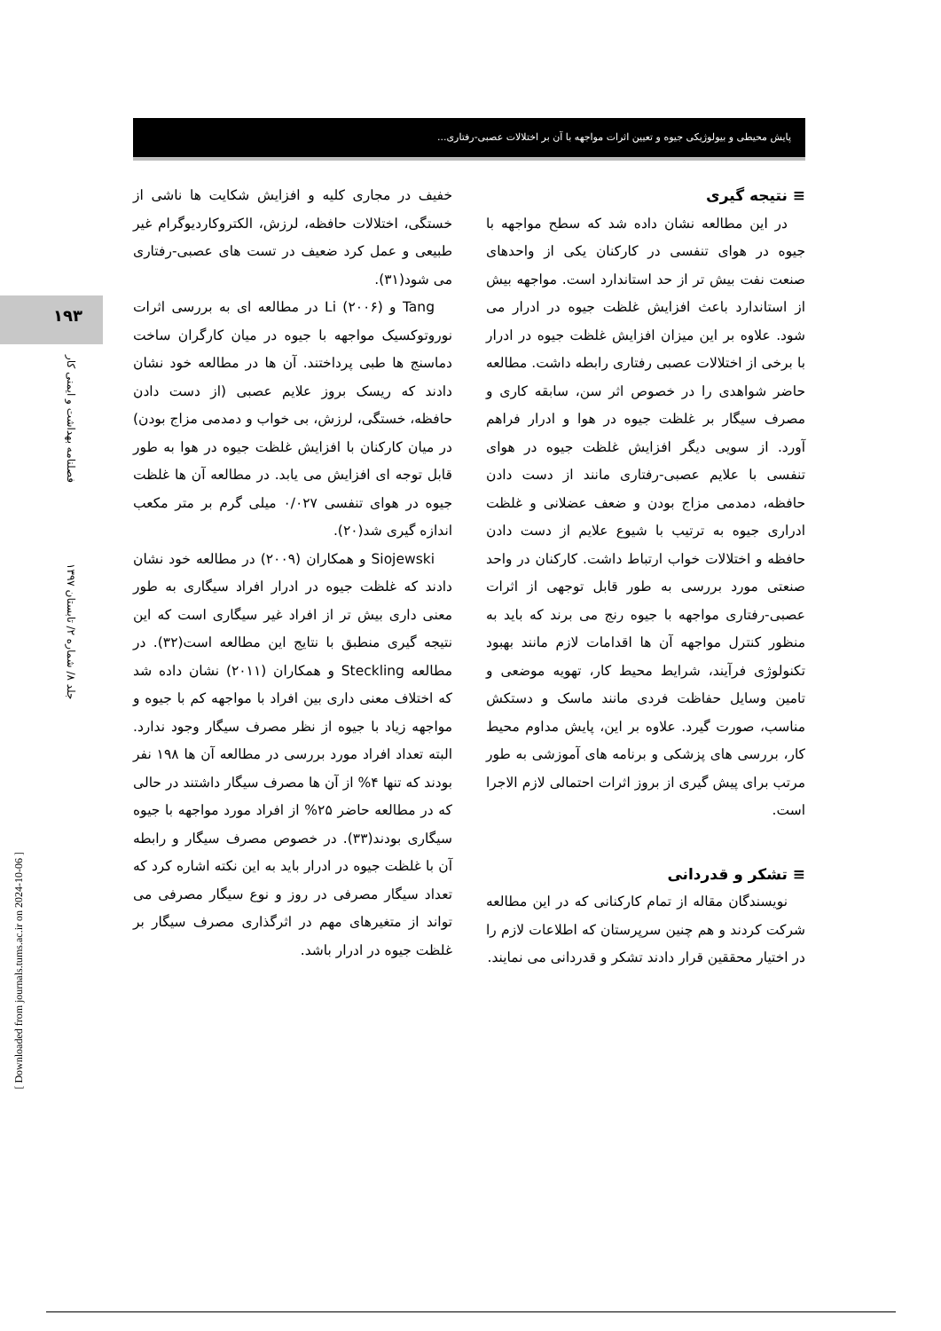پایش محیطی و بیولوژیکی جیوه و تعیین اثرات مواجهه با آن بر اختلالات عصبی-رفتاری...
۱۹۳
فصلنامه بهداشت و ایمنی کار
جلد ۸/ شماره ۲/ تابستان ۱۳۹۷
[ Downloaded from journals.tums.ac.ir on 2024-10-06 ]
خفیف در مجاری کلیه و افزایش شکایت ها ناشی از خستگی، اختلالات حافظه، لرزش، الکتروکاردیوگرام غیر طبیعی و عمل کرد ضعیف در تست های عصبی-رفتاری می شود(۳۱).
Tang و Li (۲۰۰۶) در مطالعه ای به بررسی اثرات نوروتوکسیک مواجهه با جیوه در میان کارگران ساخت دماسنج ها طبی پرداختند. آن ها در مطالعه خود نشان دادند که ریسک بروز علایم عصبی (از دست دادن حافظه، خستگی، لرزش، بی خواب و دمدمی مزاج بودن) در میان کارکنان با افزایش غلظت جیوه در هوا به طور قابل توجه ای افزایش می یابد. در مطالعه آن ها غلظت جیوه در هوای تنفسی ۰/۰۲۷ میلی گرم بر متر مکعب اندازه گیری شد(۲۰).
Siojewski و همکاران (۲۰۰۹) در مطالعه خود نشان دادند که غلظت جیوه در ادرار افراد سیگاری به طور معنی داری بیش تر از افراد غیر سیگاری است که این نتیجه گیری منطبق با نتایج این مطالعه است(۳۲). در مطالعه Steckling و همکاران (۲۰۱۱) نشان داده شد که اختلاف معنی داری بین افراد با مواجهه کم با جیوه و مواجهه زیاد با جیوه از نظر مصرف سیگار وجود ندارد. البته تعداد افراد مورد بررسی در مطالعه آن ها ۱۹۸ نفر بودند که تنها ۴% از آن ها مصرف سیگار داشتند در حالی که در مطالعه حاضر ۲۵% از افراد مورد مواجهه با جیوه سیگاری بودند(۳۳). در خصوص مصرف سیگار و رابطه آن با غلظت جیوه در ادرار باید به این نکته اشاره کرد که تعداد سیگار مصرفی در روز و نوع سیگار مصرفی می تواند از متغیرهای مهم در اثرگذاری مصرف سیگار بر غلظت جیوه در ادرار باشد.
≡ نتیجه گیری
در این مطالعه نشان داده شد که سطح مواجهه با جیوه در هوای تنفسی در کارکنان یکی از واحدهای صنعت نفت بیش تر از حد استاندارد است. مواجهه بیش از استاندارد باعث افزایش غلظت جیوه در ادرار می شود. علاوه بر این میزان افزایش غلظت جیوه در ادرار با برخی از اختلالات عصبی رفتاری رابطه داشت. مطالعه حاضر شواهدی را در خصوص اثر سن، سابقه کاری و مصرف سیگار بر غلظت جیوه در هوا و ادرار فراهم آورد. از سویی دیگر افزایش غلظت جیوه در هوای تنفسی با علایم عصبی-رفتاری مانند از دست دادن حافظه، دمدمی مزاج بودن و ضعف عضلانی و غلظت ادراری جیوه به ترتیب با شیوع علایم از دست دادن حافظه و اختلالات خواب ارتباط داشت. کارکنان در واحد صنعتی مورد بررسی به طور قابل توجهی از اثرات عصبی-رفتاری مواجهه با جیوه رنج می برند که باید به منظور کنترل مواجهه آن ها اقدامات لازم مانند بهبود تکنولوژی فرآیند، شرایط محیط کار، تهویه موضعی و تامین وسایل حفاظت فردی مانند ماسک و دستکش مناسب، صورت گیرد. علاوه بر این، پایش مداوم محیط کار، بررسی های پزشکی و برنامه های آموزشی به طور مرتب برای پیش گیری از بروز اثرات احتمالی لازم الاجرا است.
≡ تشکر و قدردانی
نویسندگان مقاله از تمام کارکنانی که در این مطالعه شرکت کردند و هم چنین سرپرستان که اطلاعات لازم را در اختیار محققین قرار دادند تشکر و قدردانی می نمایند.